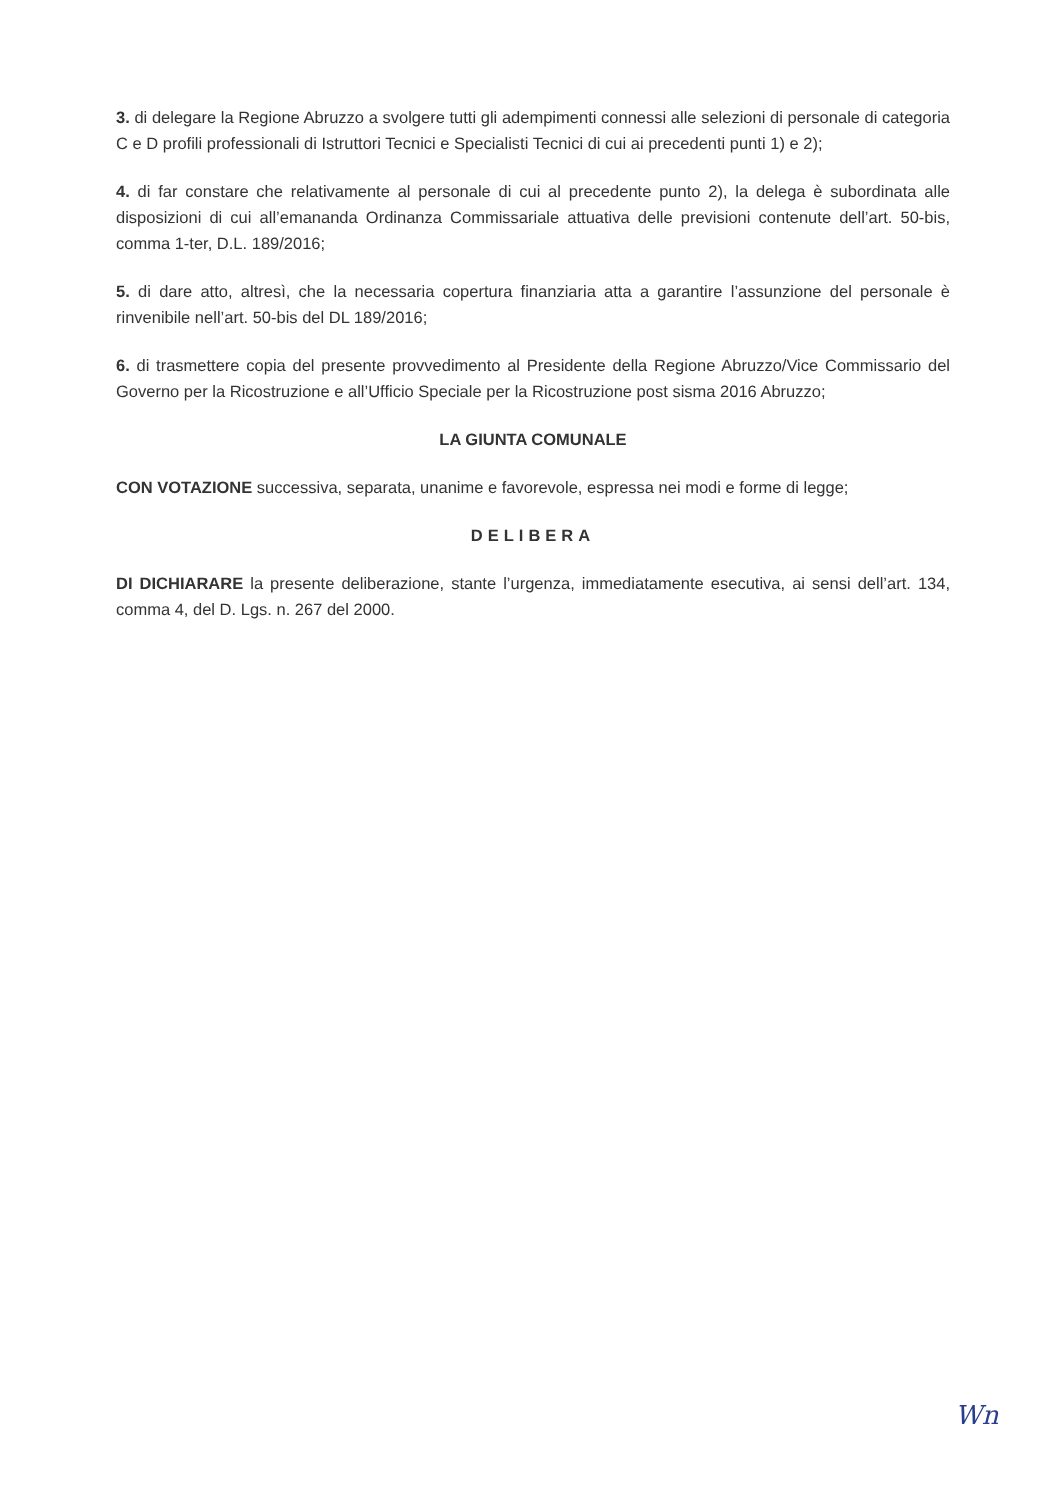3. di delegare la Regione Abruzzo a svolgere tutti gli adempimenti connessi alle selezioni di personale di categoria C e D profili professionali di Istruttori Tecnici e Specialisti Tecnici di cui ai precedenti punti 1) e 2);
4. di far constare che relativamente al personale di cui al precedente punto 2), la delega è subordinata alle disposizioni di cui all’emananda Ordinanza Commissariale attuativa delle previsioni contenute dell’art. 50-bis, comma 1-ter, D.L. 189/2016;
5. di dare atto, altresì, che la necessaria copertura finanziaria atta a garantire l’assunzione del personale è rinvenibile nell’art. 50-bis del DL 189/2016;
6. di trasmettere copia del presente provvedimento al Presidente della Regione Abruzzo/Vice Commissario del Governo per la Ricostruzione e all’Ufficio Speciale per la Ricostruzione post sisma 2016 Abruzzo;
LA GIUNTA COMUNALE
CON VOTAZIONE successiva, separata, unanime e favorevole, espressa nei modi e forme di legge;
DELIBERA
DI DICHIARARE la presente deliberazione, stante l’urgenza, immediatamente esecutiva, ai sensi dell’art. 134, comma 4, del D. Lgs. n. 267 del 2000.
Wn